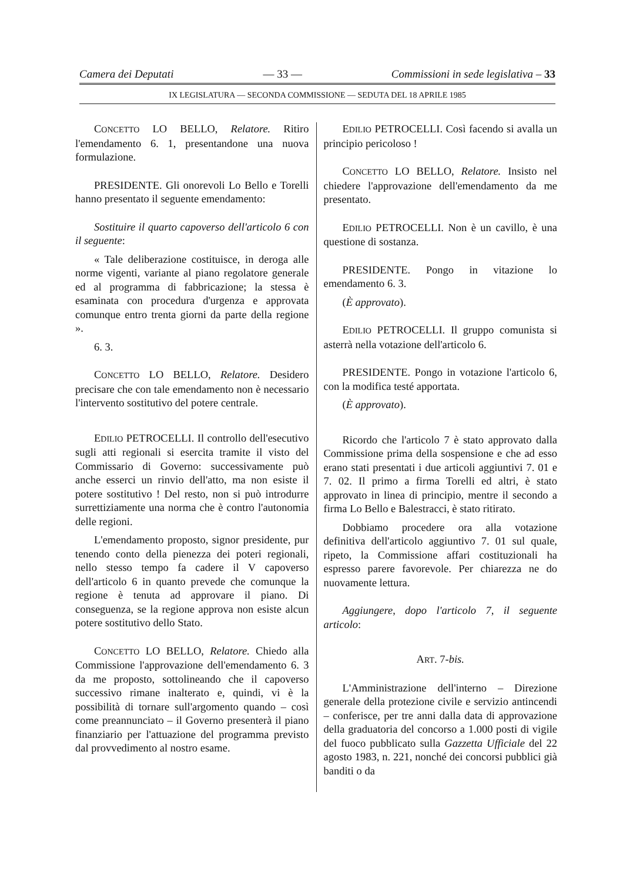Camera dei Deputati — 33 — Commissioni in sede legislativa – 33
IX LEGISLATURA — SECONDA COMMISSIONE — SEDUTA DEL 18 APRILE 1985
CONCETTO LO BELLO, Relatore. Ritiro l'emendamento 6. 1, presentandone una nuova formulazione.
PRESIDENTE. Gli onorevoli Lo Bello e Torelli hanno presentato il seguente emendamento:
Sostituire il quarto capoverso dell'articolo 6 con il seguente:
« Tale deliberazione costituisce, in deroga alle norme vigenti, variante al piano regolatore generale ed al programma di fabbricazione; la stessa è esaminata con procedura d'urgenza e approvata comunque entro trenta giorni da parte della regione ».
6. 3.
CONCETTO LO BELLO, Relatore. Desidero precisare che con tale emendamento non è necessario l'intervento sostitutivo del potere centrale.
EDILIO PETROCELLI. Il controllo dell'esecutivo sugli atti regionali si esercita tramite il visto del Commissario di Governo: successivamente può anche esserci un rinvio dell'atto, ma non esiste il potere sostitutivo ! Del resto, non si può introdurre surrettiziamente una norma che è contro l'autonomia delle regioni.
L'emendamento proposto, signor presidente, pur tenendo conto della pienezza dei poteri regionali, nello stesso tempo fa cadere il V capoverso dell'articolo 6 in quanto prevede che comunque la regione è tenuta ad approvare il piano. Di conseguenza, se la regione approva non esiste alcun potere sostitutivo dello Stato.
CONCETTO LO BELLO, Relatore. Chiedo alla Commissione l'approvazione dell'emendamento 6. 3 da me proposto, sottolineando che il capoverso successivo rimane inalterato e, quindi, vi è la possibilità di tornare sull'argomento quando – così come preannunciato – il Governo presenterà il piano finanziario per l'attuazione del programma previsto dal provvedimento al nostro esame.
EDILIO PETROCELLI. Così facendo si avalla un principio pericoloso !
CONCETTO LO BELLO, Relatore. Insisto nel chiedere l'approvazione dell'emendamento da me presentato.
EDILIO PETROCELLI. Non è un cavillo, è una questione di sostanza.
PRESIDENTE. Pongo in vitazione lo emendamento 6. 3.
(È approvato).
EDILIO PETROCELLI. Il gruppo comunista si asterrà nella votazione dell'articolo 6.
PRESIDENTE. Pongo in votazione l'articolo 6, con la modifica testé apportata.
(È approvato).
Ricordo che l'articolo 7 è stato approvato dalla Commissione prima della sospensione e che ad esso erano stati presentati i due articoli aggiuntivi 7. 01 e 7. 02. Il primo a firma Torelli ed altri, è stato approvato in linea di principio, mentre il secondo a firma Lo Bello e Balestracci, è stato ritirato.
Dobbiamo procedere ora alla votazione definitiva dell'articolo aggiuntivo 7. 01 sul quale, ripeto, la Commissione affari costituzionali ha espresso parere favorevole. Per chiarezza ne do nuovamente lettura.
Aggiungere, dopo l'articolo 7, il seguente articolo:
ART. 7-bis.
L'Amministrazione dell'interno – Direzione generale della protezione civile e servizio antincendi – conferisce, per tre anni dalla data di approvazione della graduatoria del concorso a 1.000 posti di vigile del fuoco pubblicato sulla Gazzetta Ufficiale del 22 agosto 1983, n. 221, nonché dei concorsi pubblici già banditi o da